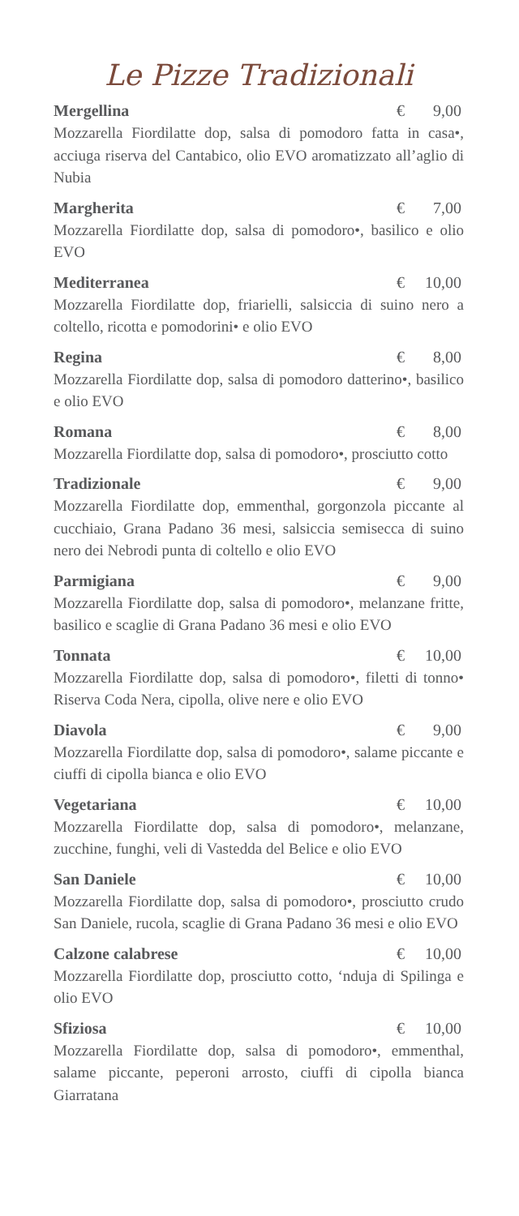Le Pizze Tradizionali
Mergellina € 9,00
Mozzarella Fiordilatte dop, salsa di pomodoro fatta in casa•, acciuga riserva del Cantabico, olio EVO aromatizzato all’aglio di Nubia
Margherita € 7,00
Mozzarella Fiordilatte dop, salsa di pomodoro•, basilico e olio EVO
Mediterranea € 10,00
Mozzarella Fiordilatte dop, friarielli, salsiccia di suino nero a coltello, ricotta e pomodorini• e olio EVO
Regina € 8,00
Mozzarella Fiordilatte dop, salsa di pomodoro datterino•, basilico e olio EVO
Romana € 8,00
Mozzarella Fiordilatte dop, salsa di pomodoro•, prosciutto cotto
Tradizionale € 9,00
Mozzarella Fiordilatte dop, emmenthal, gorgonzola piccante al cucchiaio, Grana Padano 36 mesi, salsiccia semisecca di suino nero dei Nebrodi punta di coltello e olio EVO
Parmigiana € 9,00
Mozzarella Fiordilatte dop, salsa di pomodoro•, melanzane fritte, basilico e scaglie di Grana Padano 36 mesi e olio EVO
Tonnata € 10,00
Mozzarella Fiordilatte dop, salsa di pomodoro•, filetti di tonno• Riserva Coda Nera, cipolla, olive nere e olio EVO
Diavola € 9,00
Mozzarella Fiordilatte dop, salsa di pomodoro•, salame piccante e ciuffi di cipolla bianca e olio EVO
Vegetariana € 10,00
Mozzarella Fiordilatte dop, salsa di pomodoro•, melanzane, zucchine, funghi, veli di Vastedda del Belice e olio EVO
San Daniele € 10,00
Mozzarella Fiordilatte dop, salsa di pomodoro•, prosciutto crudo San Daniele, rucola, scaglie di Grana Padano 36 mesi e olio EVO
Calzone calabrese € 10,00
Mozzarella Fiordilatte dop, prosciutto cotto, ‘nduja di Spilinga e olio EVO
Sfiziosa € 10,00
Mozzarella Fiordilatte dop, salsa di pomodoro•, emmenthal, salame piccante, peperoni arrosto, ciuffi di cipolla bianca Giarratana